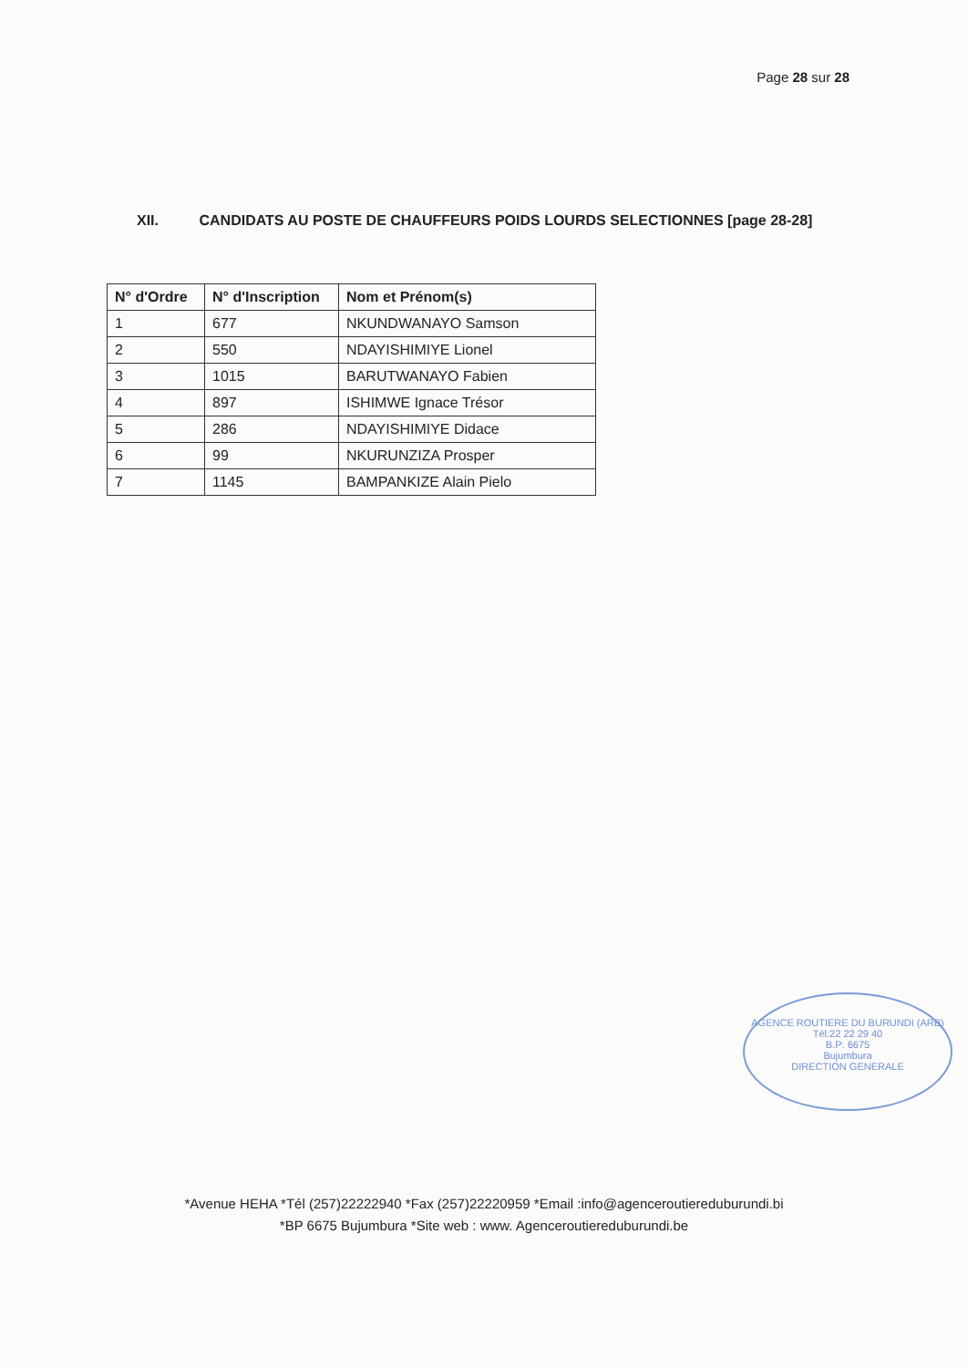Page 28 sur 28
XII. CANDIDATS AU POSTE DE CHAUFFEURS POIDS LOURDS SELECTIONNES [page 28-28]
| N° d'Ordre | N° d'Inscription | Nom et Prénom(s) |
| --- | --- | --- |
| 1 | 677 | NKUNDWANAYO Samson |
| 2 | 550 | NDAYISHIMIYE Lionel |
| 3 | 1015 | BARUTWANAYO Fabien |
| 4 | 897 | ISHIMWE Ignace Trésor |
| 5 | 286 | NDAYISHIMIYE Didace |
| 6 | 99 | NKURUNZIZA Prosper |
| 7 | 1145 | BAMPANKIZE Alain Pielo |
AGENCE ROUTIERE DU BURUNDI (ARB)
Tél:22 22 29 40
B.P: 6675
Bujumbura
DIRECTION GENERALE
*Avenue HEHA *Tél (257)22222940 *Fax (257)22220959 *Email :info@agenceroutiereduburundi.bi
*BP 6675 Bujumbura *Site web : www. Agenceroutiereduburundi.be